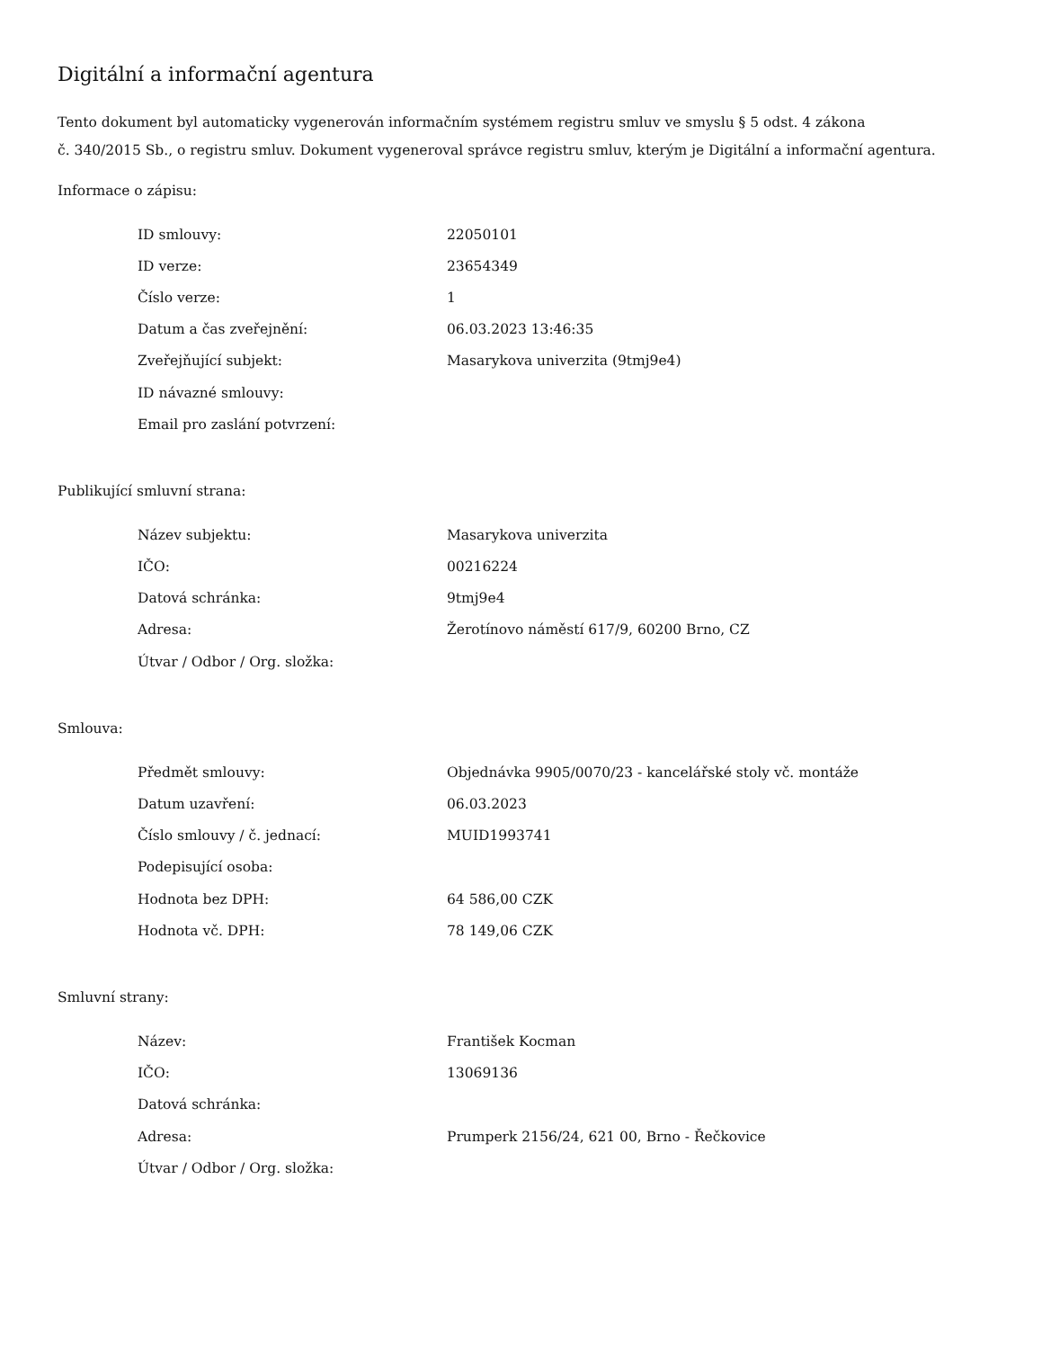Digitální a informační agentura
Tento dokument byl automaticky vygenerován informačním systémem registru smluv ve smyslu § 5 odst. 4 zákona
č. 340/2015 Sb., o registru smluv. Dokument vygeneroval správce registru smluv, kterým je Digitální a informační agentura.
Informace o zápisu:
| ID smlouvy: | 22050101 |
| ID verze: | 23654349 |
| Číslo verze: | 1 |
| Datum a čas zveřejnění: | 06.03.2023 13:46:35 |
| Zveřejňující subjekt: | Masarykova univerzita (9tmj9e4) |
| ID návazné smlouvy: | |
| Email pro zaslání potvrzení: | |
Publikující smluvní strana:
| Název subjektu: | Masarykova univerzita |
| IČO: | 00216224 |
| Datová schránka: | 9tmj9e4 |
| Adresa: | Žerotínovo náměstí 617/9, 60200 Brno, CZ |
| Útvar / Odbor / Org. složka: | |
Smlouva:
| Předmět smlouvy: | Objednávka 9905/0070/23 - kancelářské stoly vč. montáže |
| Datum uzavření: | 06.03.2023 |
| Číslo smlouvy / č. jednací: | MUID1993741 |
| Podepisující osoba: | |
| Hodnota bez DPH: | 64 586,00 CZK |
| Hodnota vč. DPH: | 78 149,06 CZK |
Smluvní strany:
| Název: | František Kocman |
| IČO: | 13069136 |
| Datová schránka: | |
| Adresa: | Prumperk 2156/24, 621 00, Brno - Řečkovice |
| Útvar / Odbor / Org. složka: | |